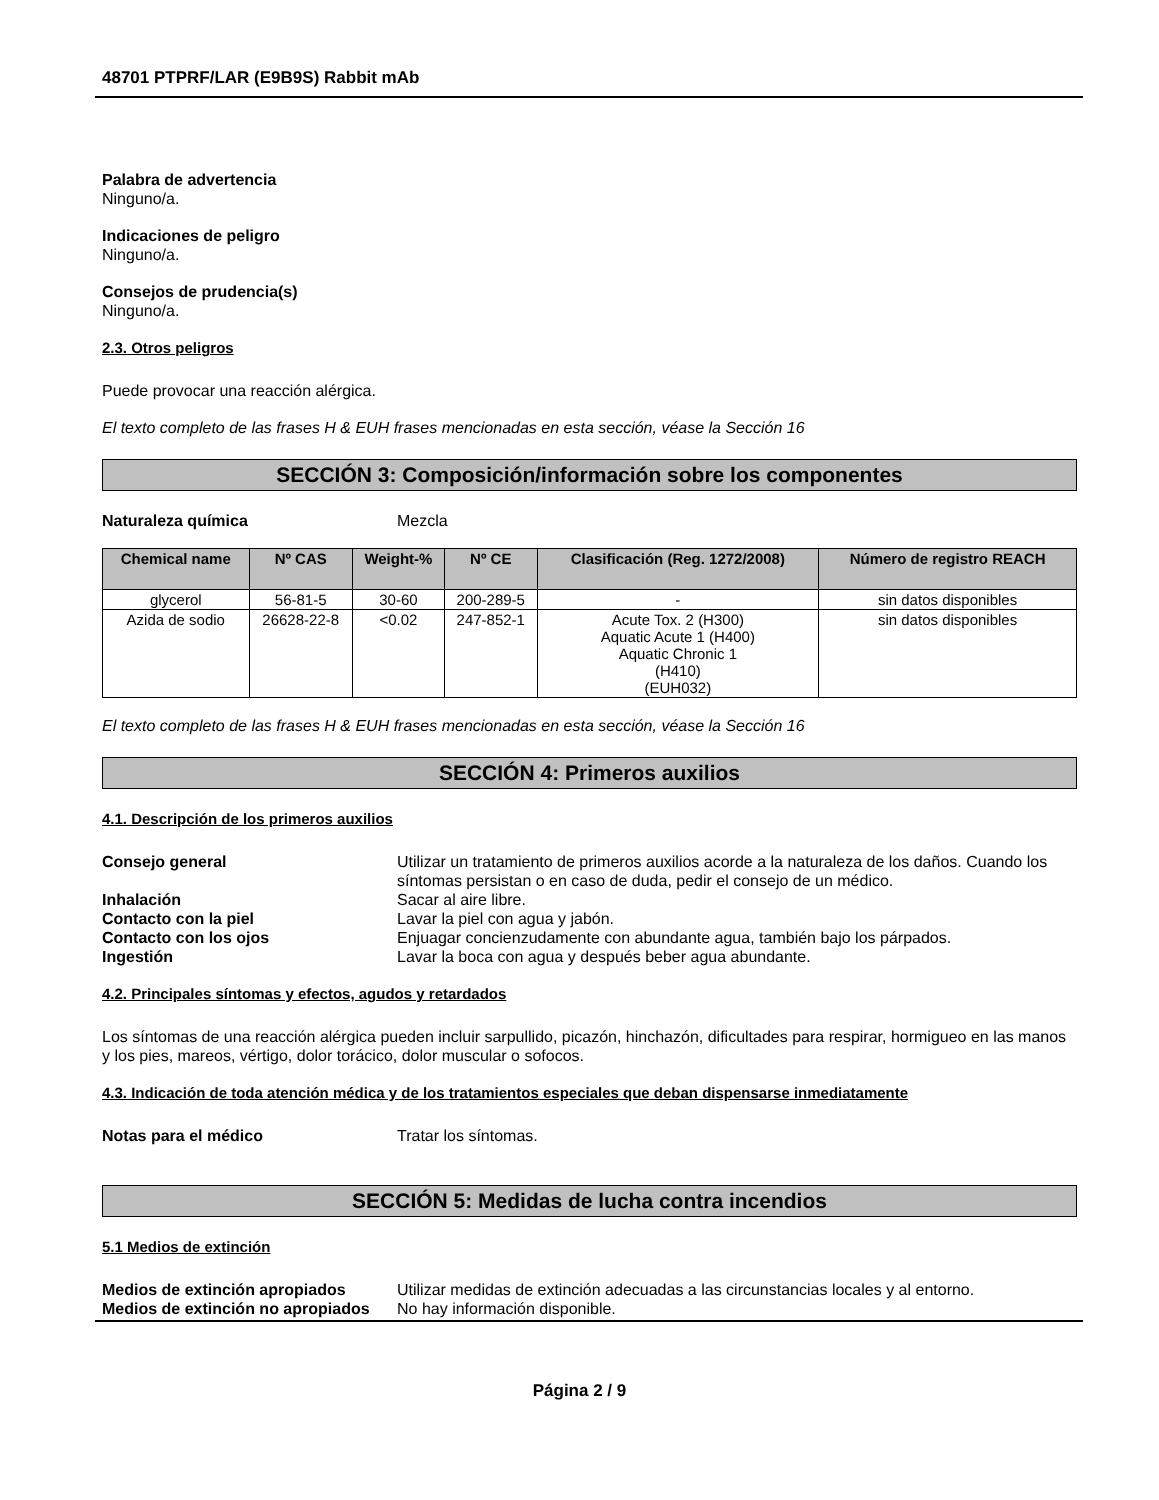48701 PTPRF/LAR (E9B9S) Rabbit mAb
Palabra de advertencia
Ninguno/a.
Indicaciones de peligro
Ninguno/a.
Consejos de prudencia(s)
Ninguno/a.
2.3. Otros peligros
Puede provocar una reacción alérgica.
El texto completo de las frases H & EUH frases mencionadas en esta sección, véase la Sección 16
SECCIÓN 3: Composición/información sobre los componentes
Naturaleza química Mezcla
| Chemical name | Nº CAS | Weight-% | Nº CE | Clasificación (Reg. 1272/2008) | Número de registro REACH |
| --- | --- | --- | --- | --- | --- |
| glycerol | 56-81-5 | 30-60 | 200-289-5 | - | sin datos disponibles |
| Azida de sodio | 26628-22-8 | <0.02 | 247-852-1 | Acute Tox. 2 (H300) Aquatic Acute 1 (H400) Aquatic Chronic 1 (H410) (EUH032) | sin datos disponibles |
El texto completo de las frases H & EUH frases mencionadas en esta sección, véase la Sección 16
SECCIÓN 4: Primeros auxilios
4.1. Descripción de los primeros auxilios
Consejo general Utilizar un tratamiento de primeros auxilios acorde a la naturaleza de los daños. Cuando los síntomas persistan o en caso de duda, pedir el consejo de un médico.
Inhalación Sacar al aire libre.
Contacto con la piel Lavar la piel con agua y jabón.
Contacto con los ojos Enjuagar concienzudamente con abundante agua, también bajo los párpados.
Ingestión Lavar la boca con agua y después beber agua abundante.
4.2. Principales síntomas y efectos, agudos y retardados
Los síntomas de una reacción alérgica pueden incluir sarpullido, picazón, hinchazón, dificultades para respirar, hormigueo en las manos y los pies, mareos, vértigo, dolor torácico, dolor muscular o sofocos.
4.3. Indicación de toda atención médica y de los tratamientos especiales que deban dispensarse inmediatamente
Notas para el médico Tratar los síntomas.
SECCIÓN 5: Medidas de lucha contra incendios
5.1 Medios de extinción
Medios de extinción apropiados Utilizar medidas de extinción adecuadas a las circunstancias locales y al entorno.
Medios de extinción no apropiados No hay información disponible.
Página 2 / 9